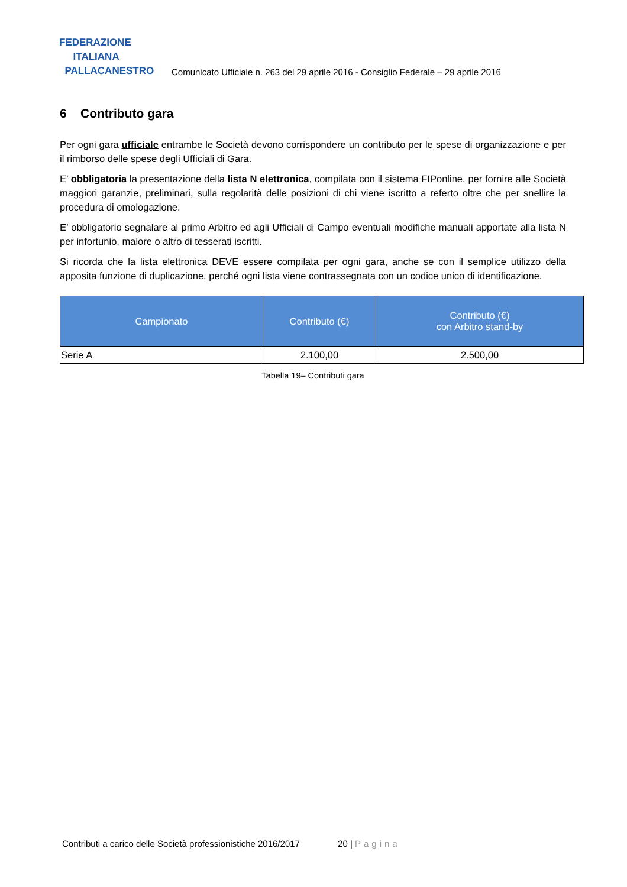FEDERAZIONE
ITALIANA
PALLACANESTRO
Comunicato Ufficiale n. 263 del 29 aprile 2016 - Consiglio Federale – 29 aprile 2016
6 Contributo gara
Per ogni gara ufficiale entrambe le Società devono corrispondere un contributo per le spese di organizzazione e per il rimborso delle spese degli Ufficiali di Gara.
E’ obbligatoria la presentazione della lista N elettronica, compilata con il sistema FIPonline, per fornire alle Società maggiori garanzie, preliminari, sulla regolarità delle posizioni di chi viene iscritto a referto oltre che per snellire la procedura di omologazione.
E’ obbligatorio segnalare al primo Arbitro ed agli Ufficiali di Campo eventuali modifiche manuali apportate alla lista N per infortunio, malore o altro di tesserati iscritti.
Si ricorda che la lista elettronica DEVE essere compilata per ogni gara, anche se con il semplice utilizzo della apposita funzione di duplicazione, perché ogni lista viene contrassegnata con un codice unico di identificazione.
| Campionato | Contributo (€) | Contributo (€) con Arbitro stand-by |
| --- | --- | --- |
| Serie A | 2.100,00 | 2.500,00 |
Tabella 19– Contributi gara
Contributi a carico delle Società professionistiche 2016/2017 20 | Pagina